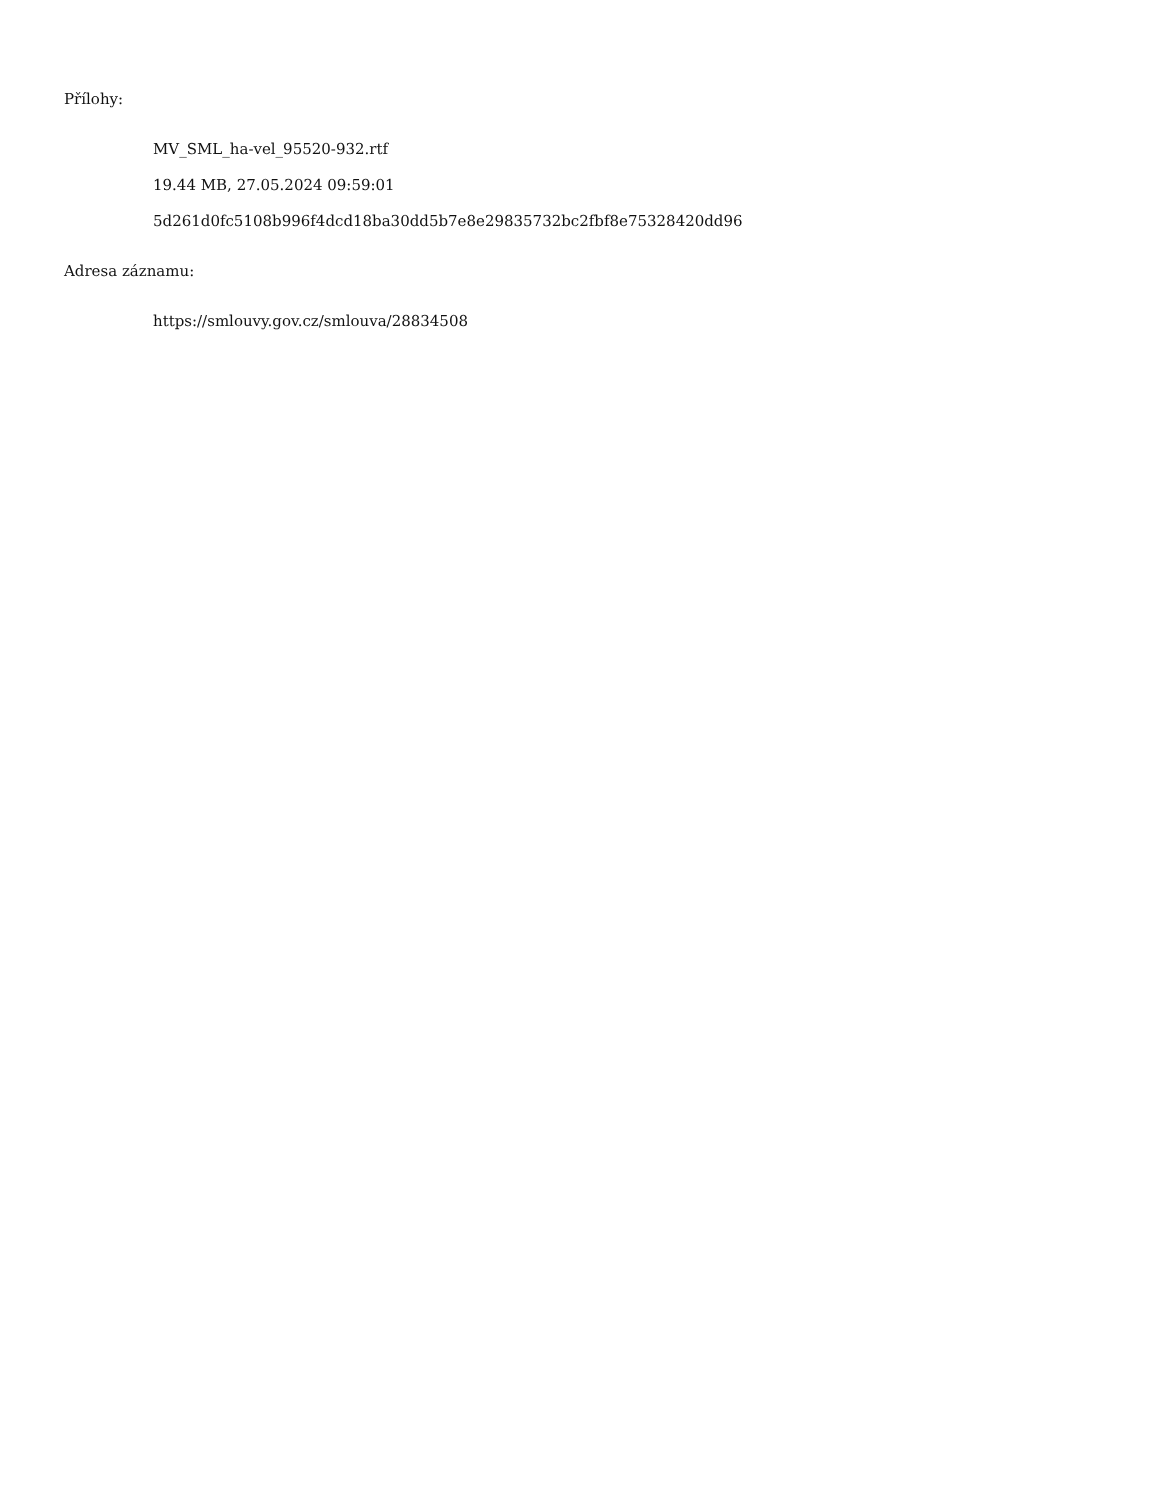Přílohy:
MV_SML_ha-vel_95520-932.rtf
19.44 MB, 27.05.2024 09:59:01
5d261d0fc5108b996f4dcd18ba30dd5b7e8e29835732bc2fbf8e75328420dd96
Adresa záznamu:
https://smlouvy.gov.cz/smlouva/28834508